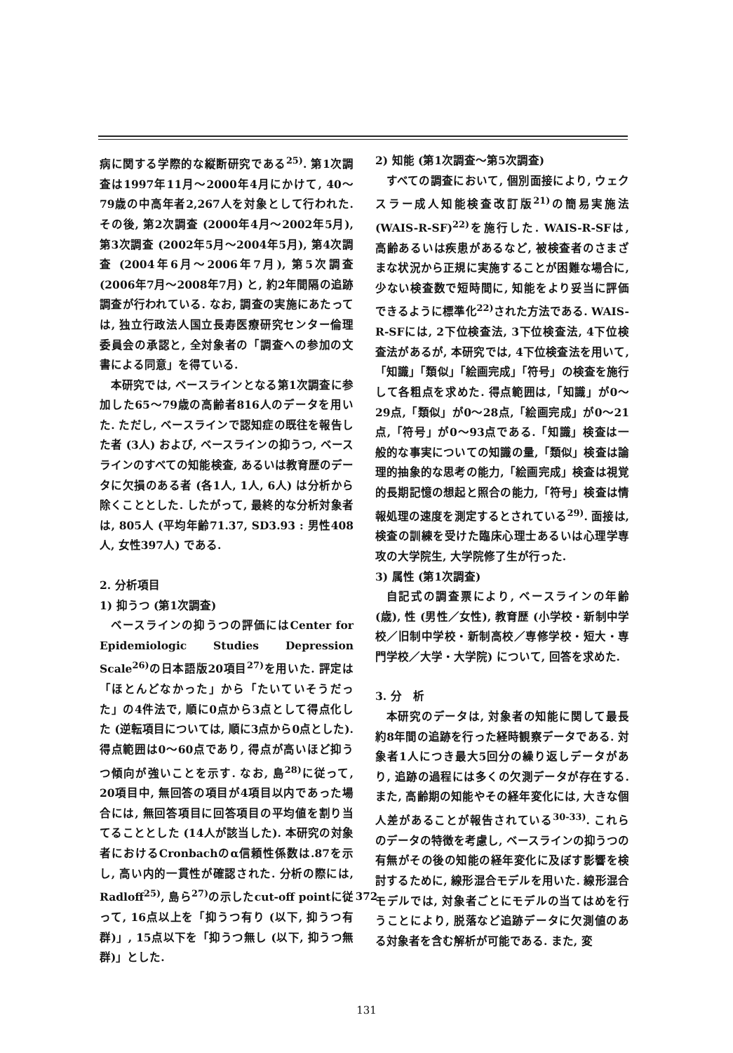病に関する学際的な縦断研究である<sup>25)</sup>. 第1次調査は1997年11月～2000年4月にかけて, 40～79歳の中高年者2,267人を対象として行われた. その後, 第2次調査 (2000年4月～2002年5月), 第3次調査 (2002年5月～2004年5月), 第4次調査 (2004年6月～2006年7月), 第5次調査 (2006年7月～2008年7月) と, 約2年間隔の追跡調査が行われている. なお, 調査の実施にあたっては, 独立行政法人国立長寿医療研究センター倫理委員会の承認と, 全対象者の「調査への参加の文書による同意」を得ている.
本研究では, ベースラインとなる第1次調査に参加した65～79歳の高齢者816人のデータを用いた. ただし, ベースラインで認知症の既往を報告した者 (3人) および, ベースラインの抑うつ, ベースラインのすべての知能検査, あるいは教育歴のデータに欠損のある者 (各1人, 1人, 6人) は分析から除くこととした. したがって, 最終的な分析対象者は, 805人 (平均年齢71.37, SD3.93 : 男性408人, 女性397人) である.
2. 分析項目
1) 抑うつ (第1次調査)
ベースラインの抑うつの評価にはCenter for Epidemiologic Studies Depression Scale<sup>26)</sup>の日本語版20項目<sup>27)</sup>を用いた. 評定は「ほとんどなかった」から「たいていそうだった」の4件法で, 順に0点から3点として得点化した (逆転項目については, 順に3点から0点とした). 得点範囲は0～60点であり, 得点が高いほど抑うつ傾向が強いことを示す. なお, 島<sup>28)</sup>に従って, 20項目中, 無回答の項目が4項目以内であった場合には, 無回答項目に回答項目の平均値を割り当てることとした (14人が該当した). 本研究の対象者におけるCronbachのα信頼性係数は.87を示し, 高い内的一貫性が確認された. 分析の際には, Radloff<sup>25)</sup>, 島ら<sup>27)</sup>の示したcut-off pointに従って, 16点以上を「抑うつ有り (以下, 抑うつ有群)」, 15点以下を「抑うつ無し (以下, 抑うつ無群)」とした.
2) 知能 (第1次調査～第5次調査)
すべての調査において, 個別面接により, ウェクスラー成人知能検査改訂版<sup>21)</sup>の簡易実施法 (WAIS-R-SF)<sup>22)</sup>を施行した. WAIS-R-SFは, 高齢あるいは疾患があるなど, 被検査者のさまざまな状況から正規に実施することが困難な場合に, 少ない検査数で短時間に, 知能をより妥当に評価できるように標準化<sup>22)</sup>された方法である. WAIS-R-SFには, 2下位検査法, 3下位検査法, 4下位検査法があるが, 本研究では, 4下位検査法を用いて,「知識」「類似」「絵画完成」「符号」の検査を施行して各粗点を求めた. 得点範囲は,「知識」が0～29点,「類似」が0～28点,「絵画完成」が0～21点,「符号」が0～93点である.「知識」検査は一般的な事実についての知識の量,「類似」検査は論理的抽象的な思考の能力,「絵画完成」検査は視覚的長期記憶の想起と照合の能力,「符号」検査は情報処理の速度を測定するとされている<sup>29)</sup>. 面接は, 検査の訓練を受けた臨床心理士あるいは心理学専攻の大学院生, 大学院修了生が行った.
3) 属性 (第1次調査)
自記式の調査票により, ベースラインの年齢 (歳), 性 (男性／女性), 教育歴 (小学校・新制中学校／旧制中学校・新制高校／専修学校・短大・専門学校／大学・大学院) について, 回答を求めた.
3. 分　析
本研究のデータは, 対象者の知能に関して最長約8年間の追跡を行った経時観察データである. 対象者1人につき最大5回分の繰り返しデータがあり, 追跡の過程には多くの欠測データが存在する. また, 高齢期の知能やその経年変化には, 大きな個人差があることが報告されている<sup>30-33)</sup>. これらのデータの特徴を考慮し, ベースラインの抑うつの有無がその後の知能の経年変化に及ぼす影響を検討するために, 線形混合モデルを用いた. 線形混合モデルでは, 対象者ごとにモデルの当てはめを行うことにより, 脱落など追跡データに欠測値のある対象者を含む解析が可能である. また, 変
372
131